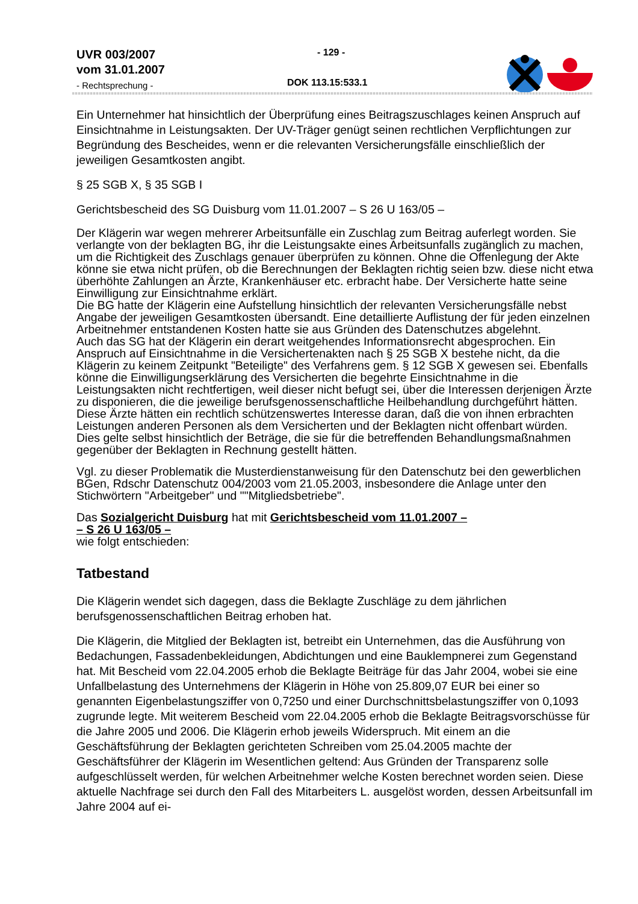UVR 003/2007
vom 31.01.2007
- Rechtsprechung -
- 129 -
DOK 113.15:533.1
Ein Unternehmer hat hinsichtlich der Überprüfung eines Beitragszuschlages keinen Anspruch auf Einsichtnahme in Leistungsakten. Der UV-Träger genügt seinen rechtlichen Verpflichtungen zur Begründung des Bescheides, wenn er die relevanten Versicherungsfälle einschließlich der jeweiligen Gesamtkosten angibt.
§ 25 SGB X, § 35 SGB I
Gerichtsbescheid des SG Duisburg vom 11.01.2007 – S 26 U 163/05 –
Der Klägerin war wegen mehrerer Arbeitsunfälle ein Zuschlag zum Beitrag auferlegt worden. Sie verlangte von der beklagten BG, ihr die Leistungsakte eines Arbeitsunfalls zugänglich zu machen, um die Richtigkeit des Zuschlags genauer überprüfen zu können. Ohne die Offenlegung der Akte könne sie etwa nicht prüfen, ob die Berechnungen der Beklagten richtig seien bzw. diese nicht etwa überhöhte Zahlungen an Ärzte, Krankenhäuser etc. erbracht habe. Der Versicherte hatte seine Einwilligung zur Einsichtnahme erklärt.
Die BG hatte der Klägerin eine Aufstellung hinsichtlich der relevanten Versicherungsfälle nebst Angabe der jeweiligen Gesamtkosten übersandt. Eine detaillierte Auflistung der für jeden einzelnen Arbeitnehmer entstandenen Kosten hatte sie aus Gründen des Datenschutzes abgelehnt.
Auch das SG hat der Klägerin ein derart weitgehendes Informationsrecht abgesprochen. Ein Anspruch auf Einsichtnahme in die Versichertenakten nach § 25 SGB X bestehe nicht, da die Klägerin zu keinem Zeitpunkt "Beteiligte" des Verfahrens gem. § 12 SGB X gewesen sei. Ebenfalls könne die Einwilligungserklärung des Versicherten die begehrte Einsichtnahme in die Leistungsakten nicht rechtfertigen, weil dieser nicht befugt sei, über die Interessen derjenigen Ärzte zu disponieren, die die jeweilige berufsgenossenschaftliche Heilbehandlung durchgeführt hätten. Diese Ärzte hätten ein rechtlich schützenswertes Interesse daran, daß die von ihnen erbrachten Leistungen anderen Personen als dem Versicherten und der Beklagten nicht offenbart würden. Dies gelte selbst hinsichtlich der Beträge, die sie für die betreffenden Behandlungsmaßnahmen gegenüber der Beklagten in Rechnung gestellt hätten.
Vgl. zu dieser Problematik die Musterdienstanweisung für den Datenschutz bei den gewerblichen BGen, Rdschr Datenschutz 004/2003 vom 21.05.2003, insbesondere die Anlage unter den Stichwörtern "Arbeitgeber" und ""Mitgliedsbetriebe".
Das Sozialgericht Duisburg hat mit Gerichtsbescheid vom 11.01.2007 –
– S 26 U 163/05 –
wie folgt entschieden:
Tatbestand
Die Klägerin wendet sich dagegen, dass die Beklagte Zuschläge zu dem jährlichen berufsgenossenschaftlichen Beitrag erhoben hat.
Die Klägerin, die Mitglied der Beklagten ist, betreibt ein Unternehmen, das die Ausführung von Bedachungen, Fassadenbekleidungen, Abdichtungen und eine Bauklempnerei zum Gegenstand hat. Mit Bescheid vom 22.04.2005 erhob die Beklagte Beiträge für das Jahr 2004, wobei sie eine Unfallbelastung des Unternehmens der Klägerin in Höhe von 25.809,07 EUR bei einer so genannten Eigenbelastungsziffer von 0,7250 und einer Durchschnittsbelastungsziffer von 0,1093 zugrunde legte. Mit weiterem Bescheid vom 22.04.2005 erhob die Beklagte Beitragsvorschüsse für die Jahre 2005 und 2006. Die Klägerin erhob jeweils Widerspruch. Mit einem an die Geschäftsführung der Beklagten gerichteten Schreiben vom 25.04.2005 machte der Geschäftsführer der Klägerin im Wesentlichen geltend: Aus Gründen der Transparenz solle aufgeschlüsselt werden, für welchen Arbeitnehmer welche Kosten berechnet worden seien. Diese aktuelle Nachfrage sei durch den Fall des Mitarbeiters L. ausgelöst worden, dessen Arbeitsunfall im Jahre 2004 auf ei-